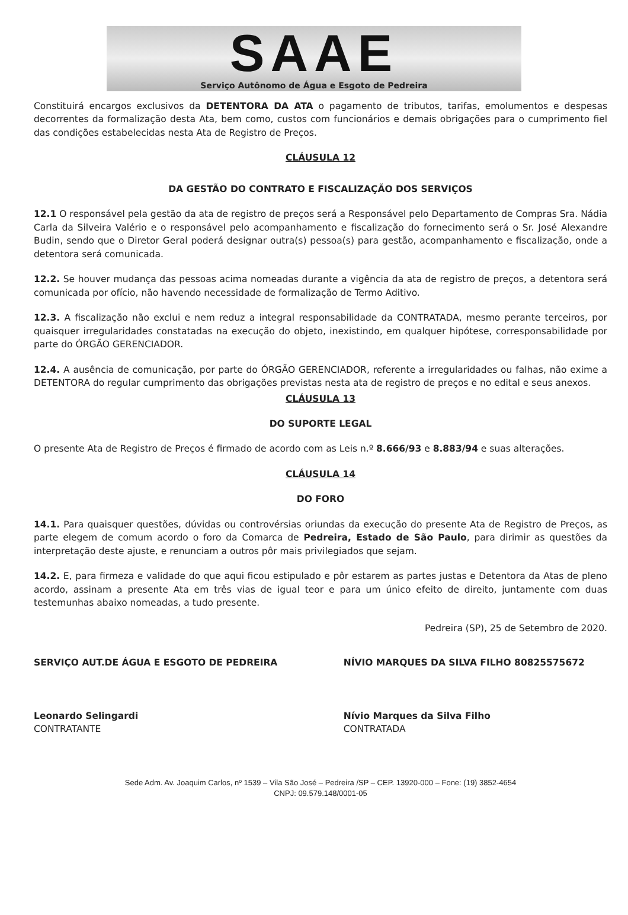SAAE
Serviço Autônomo de Água e Esgoto de Pedreira
Constituirá encargos exclusivos da DETENTORA DA ATA o pagamento de tributos, tarifas, emolumentos e despesas decorrentes da formalização desta Ata, bem como, custos com funcionários e demais obrigações para o cumprimento fiel das condições estabelecidas nesta Ata de Registro de Preços.
CLÁUSULA 12
DA GESTÃO DO CONTRATO E FISCALIZAÇÃO DOS SERVIÇOS
12.1 O responsável pela gestão da ata de registro de preços será a Responsável pelo Departamento de Compras Sra. Nádia Carla da Silveira Valério e o responsável pelo acompanhamento e fiscalização do fornecimento será o Sr. José Alexandre Budin, sendo que o Diretor Geral poderá designar outra(s) pessoa(s) para gestão, acompanhamento e fiscalização, onde a detentora será comunicada.
12.2. Se houver mudança das pessoas acima nomeadas durante a vigência da ata de registro de preços, a detentora será comunicada por ofício, não havendo necessidade de formalização de Termo Aditivo.
12.3. A fiscalização não exclui e nem reduz a integral responsabilidade da CONTRATADA, mesmo perante terceiros, por quaisquer irregularidades constatadas na execução do objeto, inexistindo, em qualquer hipótese, corresponsabilidade por parte do ÓRGÃO GERENCIADOR.
12.4. A ausência de comunicação, por parte do ÓRGÃO GERENCIADOR, referente a irregularidades ou falhas, não exime a DETENTORA do regular cumprimento das obrigações previstas nesta ata de registro de preços e no edital e seus anexos.
CLÁUSULA 13
DO SUPORTE LEGAL
O presente Ata de Registro de Preços é firmado de acordo com as Leis n.º 8.666/93 e 8.883/94 e suas alterações.
CLÁUSULA 14
DO FORO
14.1. Para quaisquer questões, dúvidas ou controvérsias oriundas da execução do presente Ata de Registro de Preços, as parte elegem de comum acordo o foro da Comarca de Pedreira, Estado de São Paulo, para dirimir as questões da interpretação deste ajuste, e renunciam a outros pôr mais privilegiados que sejam.
14.2. E, para firmeza e validade do que aqui ficou estipulado e pôr estarem as partes justas e Detentora da Atas de pleno acordo, assinam a presente Ata em três vias de igual teor e para um único efeito de direito, juntamente com duas testemunhas abaixo nomeadas, a tudo presente.
Pedreira (SP), 25 de Setembro de 2020.
SERVIÇO AUT.DE ÁGUA E ESGOTO DE PEDREIRA
Leonardo Selingardi
CONTRATANTE
NÍVIO MARQUES DA SILVA FILHO 80825575672
Nívio Marques da Silva Filho
CONTRATADA
Sede Adm. Av. Joaquim Carlos, nº 1539 – Vila São José – Pedreira /SP – CEP. 13920-000 – Fone: (19) 3852-4654
CNPJ: 09.579.148/0001-05